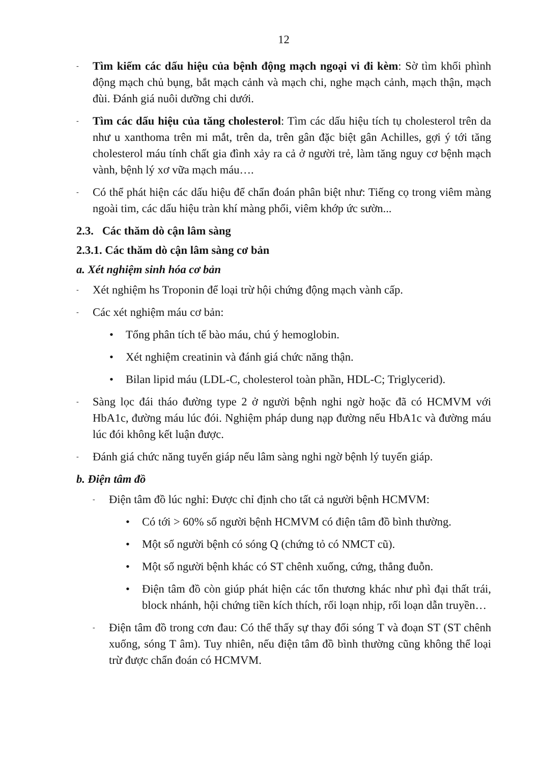12
- Tìm kiếm các dấu hiệu của bệnh động mạch ngoại vi đi kèm: Sờ tìm khối phình động mạch chủ bụng, bắt mạch cảnh và mạch chi, nghe mạch cảnh, mạch thận, mạch đùi. Đánh giá nuôi dưỡng chi dưới.
- Tìm các dấu hiệu của tăng cholesterol: Tìm các dấu hiệu tích tụ cholesterol trên da như u xanthoma trên mi mắt, trên da, trên gân đặc biệt gân Achilles, gợi ý tới tăng cholesterol máu tính chất gia đình xảy ra cả ở người trẻ, làm tăng nguy cơ bệnh mạch vành, bệnh lý xơ vữa mạch máu….
- Có thể phát hiện các dấu hiệu để chẩn đoán phân biệt như: Tiếng cọ trong viêm màng ngoài tim, các dấu hiệu tràn khí màng phổi, viêm khớp ức sườn...
2.3. Các thăm dò cận lâm sàng
2.3.1. Các thăm dò cận lâm sàng cơ bản
a. Xét nghiệm sinh hóa cơ bản
- Xét nghiệm hs Troponin để loại trừ hội chứng động mạch vành cấp.
- Các xét nghiệm máu cơ bản:
• Tổng phân tích tế bào máu, chú ý hemoglobin.
• Xét nghiệm creatinin và đánh giá chức năng thận.
• Bilan lipid máu (LDL-C, cholesterol toàn phần, HDL-C; Triglycerid).
- Sàng lọc đái tháo đường type 2 ở người bệnh nghi ngờ hoặc đã có HCMVM với HbA1c, đường máu lúc đói. Nghiệm pháp dung nạp đường nếu HbA1c và đường máu lúc đói không kết luận được.
- Đánh giá chức năng tuyến giáp nếu lâm sàng nghi ngờ bệnh lý tuyến giáp.
b. Điện tâm đồ
- Điện tâm đồ lúc nghỉ: Được chỉ định cho tất cả người bệnh HCMVM:
• Có tới > 60% số người bệnh HCMVM có điện tâm đồ bình thường.
• Một số người bệnh có sóng Q (chứng tỏ có NMCT cũ).
• Một số người bệnh khác có ST chênh xuống, cứng, thẳng đuỗn.
• Điện tâm đồ còn giúp phát hiện các tổn thương khác như phì đại thất trái, block nhánh, hội chứng tiền kích thích, rối loạn nhịp, rối loạn dẫn truyền…
- Điện tâm đồ trong cơn đau: Có thể thấy sự thay đổi sóng T và đoạn ST (ST chênh xuống, sóng T âm). Tuy nhiên, nếu điện tâm đồ bình thường cũng không thể loại trừ được chẩn đoán có HCMVM.